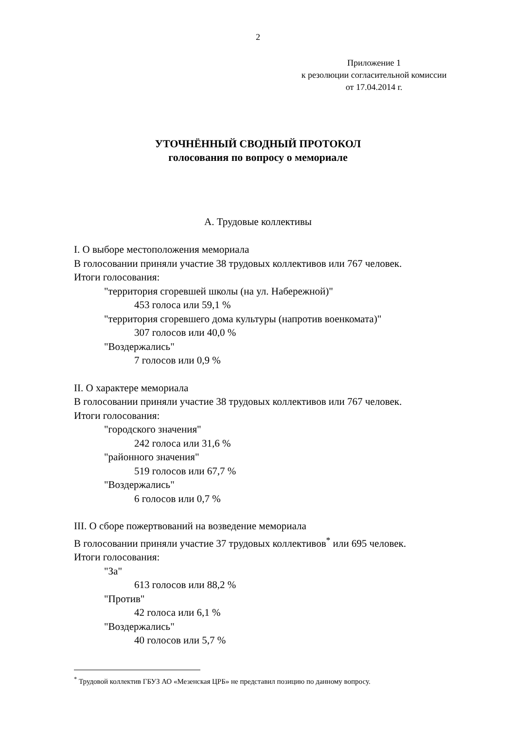2
Приложение 1
к резолюции согласительной комиссии
от 17.04.2014 г.
УТОЧНЁННЫЙ СВОДНЫЙ ПРОТОКОЛ
голосования по вопросу о мемориале
А. Трудовые коллективы
I. О выборе местоположения мемориала
В голосовании приняли участие 38 трудовых коллективов или 767 человек.
Итоги голосования:
"территория сгоревшей школы (на ул. Набережной)"
453 голоса или 59,1 %
"территория сгоревшего дома культуры (напротив военкомата)"
307 голосов или 40,0 %
"Воздержались"
7 голосов или 0,9 %
II. О характере мемориала
В голосовании приняли участие 38 трудовых коллективов или 767 человек.
Итоги голосования:
"городского значения"
242 голоса или 31,6 %
"районного значения"
519 голосов или 67,7 %
"Воздержались"
6 голосов или 0,7 %
III. О сборе пожертвований на возведение мемориала
В голосовании приняли участие 37 трудовых коллективов<sup>*</sup> или 695 человек.
Итоги голосования:
"За"
613 голосов или 88,2 %
"Против"
42 голоса или 6,1 %
"Воздержались"
40 голосов или 5,7 %
<sup>*</sup> Трудовой коллектив ГБУЗ АО «Мезенская ЦРБ» не представил позицию по данному вопросу.